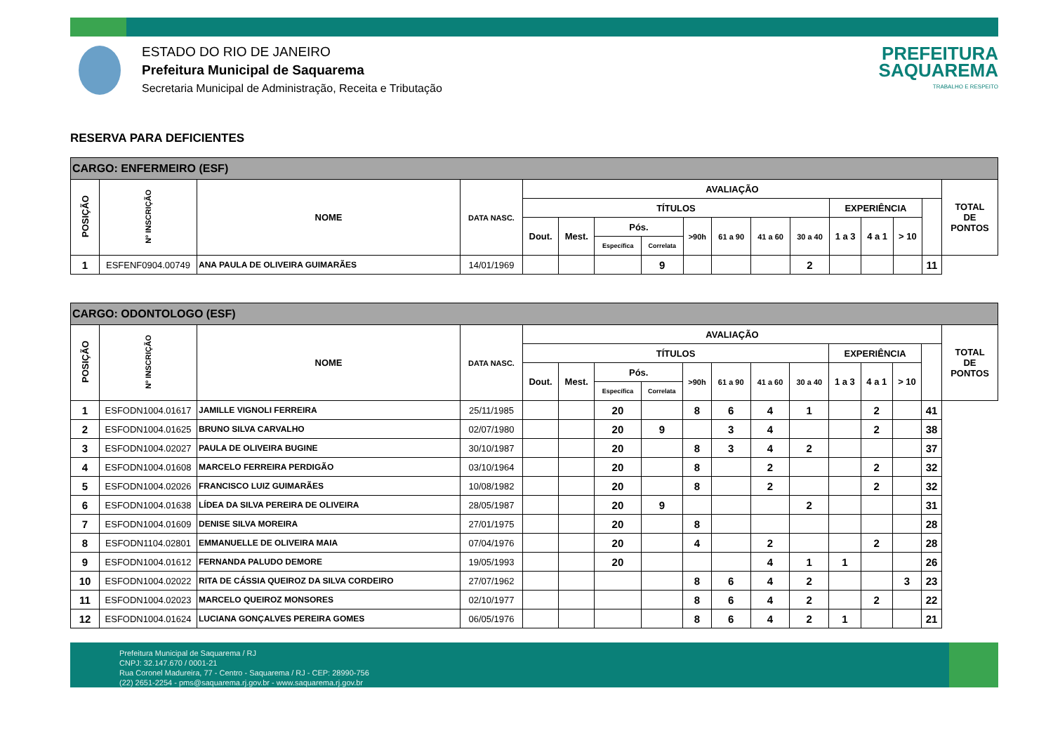ESTADO DO RIO DE JANEIRO
Prefeitura Municipal de Saquarema
Secretaria Municipal de Administração, Receita e Tributação
PREFEITURA
SAQUAREMA
TRABALHO E RESPEITO
RESERVA PARA DEFICIENTES
| CARGO: ENFERMEIRO (ESF) | | | | | | | | | | | | | | | | |
| POSIÇÃO | Nº INSCRIÇÃO | NOME | DATA NASC. | AVALIAÇÃO | | | | | | | | | | | | TOTAL DE PONTOS |
| | | | | TÍTULOS | | | | | | | | EXPERIÊNCIA | | | | |
| | | | | Dout. | Mest. | Pós. | | >90h | 61 a 90 | 41 a 60 | 30 a 40 | 1 a 3 | 4 a 1 | > 10 | | |
| | | | | | | Específica | Correlata | | | | | | | | | |
| 1 | ESFENF0904.00749 | ANA PAULA DE OLIVEIRA GUIMARÃES | 14/01/1969 | | | | 9 | | | | 2 | | | | 11 | |
| CARGO: ODONTOLOGO (ESF) | | | | | | | | | | | | | | | | |
| POSIÇÃO | Nº INSCRIÇÃO | NOME | DATA NASC. | AVALIAÇÃO | | | | | | | | | | | | TOTAL DE PONTOS |
| | | | | TÍTULOS | | | | | | | | EXPERIÊNCIA | | | | |
| | | | | Dout. | Mest. | Pós. | | >90h | 61 a 90 | 41 a 60 | 30 a 40 | 1 a 3 | 4 a 1 | > 10 | | |
| | | | | | | Específica | Correlata | | | | | | | | | |
| 1 | ESFODN1004.01617 | JAMILLE VIGNOLI FERREIRA | 25/11/1985 | | | 20 | | 8 | 6 | 4 | 1 | | 2 | | 41 | |
| 2 | ESFODN1004.01625 | BRUNO SILVA CARVALHO | 02/07/1980 | | | 20 | 9 | | 3 | 4 | | | 2 | | 38 | |
| 3 | ESFODN1004.02027 | PAULA DE OLIVEIRA BUGINE | 30/10/1987 | | | 20 | | 8 | 3 | 4 | 2 | | | | 37 | |
| 4 | ESFODN1004.01608 | MARCELO FERREIRA PERDIGÃO | 03/10/1964 | | | 20 | | 8 | | 2 | | | 2 | | 32 | |
| 5 | ESFODN1004.02026 | FRANCISCO LUIZ GUIMARÃES | 10/08/1982 | | | 20 | | 8 | | 2 | | | 2 | | 32 | |
| 6 | ESFODN1004.01638 | LÍDEA DA SILVA PEREIRA DE OLIVEIRA | 28/05/1987 | | | 20 | 9 | | | | 2 | | | | 31 | |
| 7 | ESFODN1004.01609 | DENISE SILVA MOREIRA | 27/01/1975 | | | 20 | | 8 | | | | | | | 28 | |
| 8 | ESFODN1104.02801 | EMMANUELLE DE OLIVEIRA MAIA | 07/04/1976 | | | 20 | | 4 | | 2 | | | 2 | | 28 | |
| 9 | ESFODN1004.01612 | FERNANDA PALUDO DEMORE | 19/05/1993 | | | 20 | | | | 4 | 1 | 1 | | | 26 | |
| 10 | ESFODN1004.02022 | RITA DE CÁSSIA QUEIROZ DA SILVA CORDEIRO | 27/07/1962 | | | | | 8 | 6 | 4 | 2 | | | 3 | 23 | |
| 11 | ESFODN1004.02023 | MARCELO QUEIROZ MONSORES | 02/10/1977 | | | | | 8 | 6 | 4 | 2 | | 2 | | 22 | |
| 12 | ESFODN1004.01624 | LUCIANA GONÇALVES PEREIRA GOMES | 06/05/1976 | | | | | 8 | 6 | 4 | 2 | 1 | | | 21 | |
Prefeitura Municipal de Saquarema / RJ
CNPJ: 32.147.670 / 0001-21
Rua Coronel Madureira, 77 - Centro - Saquarema / RJ - CEP: 28990-756
(22) 2651-2254 - pms@saquarema.rj.gov.br - www.saquarema.rj.gov.br